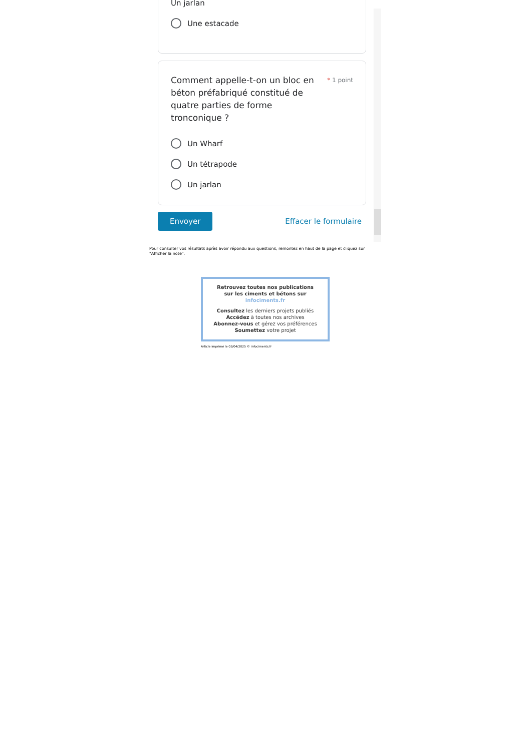Un jarlan
Une estacade
Comment appelle-t-on un bloc en béton préfabriqué constitué de quatre parties de forme tronconique ?
* 1 point
Un Wharf
Un tétrapode
Un jarlan
Envoyer Effacer le formulaire
Pour consulter vos résultats après avoir répondu aux questions, remontez en haut de la page et cliquez sur "Afficher la note".
Retrouvez toutes nos publications
sur les ciments et bétons sur
infociments.fr
Consultez les derniers projets publiés
Accédez à toutes nos archives
Abonnez-vous et gérez vos préférences
Soumettez votre projet
Article imprimé le 03/04/2025 © infociments.fr